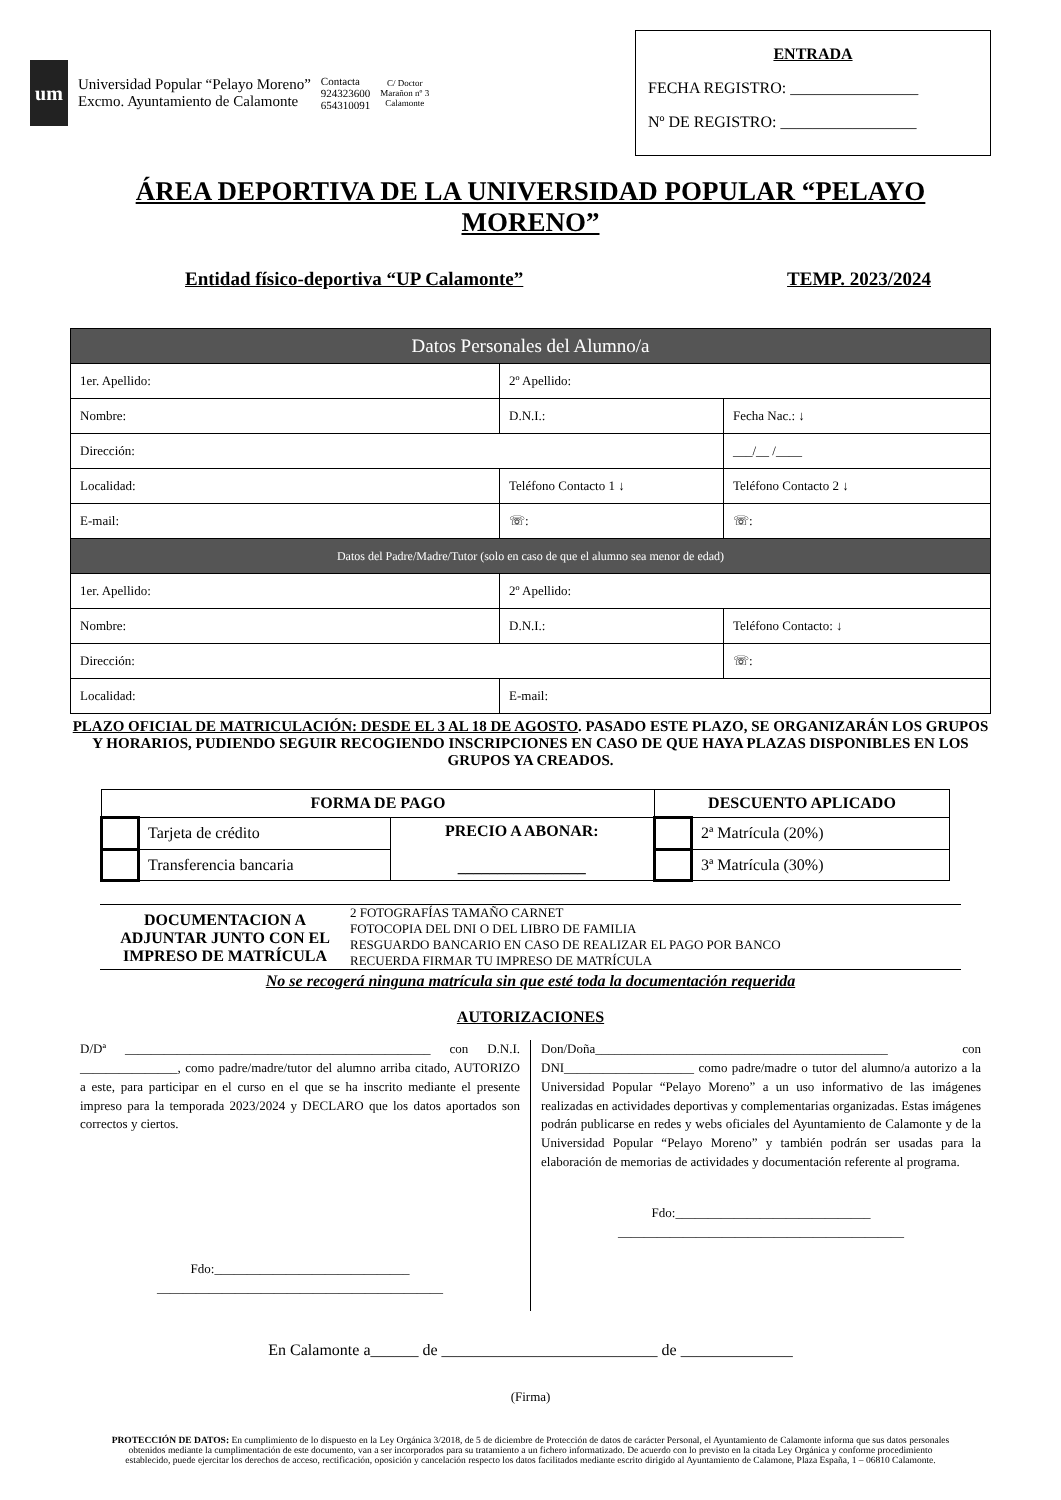um
Universidad Popular “Pelayo Moreno”
Excmo. Ayuntamiento de Calamonte
Contacta
924323600
654310091
C/ Doctor
Marañon nº 3
Calamonte
ENTRADA
FECHA REGISTRO: ________________
Nº DE REGISTRO: _________________
ÁREA DEPORTIVA DE LA UNIVERSIDAD POPULAR “PELAYO MORENO”
Entidad físico-deportiva “UP Calamonte” TEMP. 2023/2024
| Datos Personales del Alumno/a | | |
| 1er. Apellido: | 2º Apellido: | |
| Nombre: | D.N.I.: | Fecha Nac.: ↓ |
| Dirección: | | ___/__ /____ |
| Localidad: | Teléfono Contacto 1 ↓ | Teléfono Contacto 2 ↓ |
| E-mail: | ☏: | ☏: |
| Datos del Padre/Madre/Tutor (solo en caso de que el alumno sea menor de edad) | | |
| 1er. Apellido: | 2º Apellido: | |
| Nombre: | D.N.I.: | Teléfono Contacto: ↓ |
| Dirección: | | ☏: |
| Localidad: | E-mail: | |
PLAZO OFICIAL DE MATRICULACIÓN: DESDE EL 3 AL 18 DE AGOSTO. PASADO ESTE PLAZO, SE ORGANIZARÁN LOS GRUPOS Y HORARIOS, PUDIENDO SEGUIR RECOGIENDO INSCRIPCIONES EN CASO DE QUE HAYA PLAZAS DISPONIBLES EN LOS GRUPOS YA CREADOS.
| FORMA DE PAGO | | | DESCUENTO APLICADO | |
| --- | --- | --- | --- | --- |
| | Tarjeta de crédito | PRECIO A ABONAR: ________________ | | 2ª Matrícula (20%) |
| | Transferencia bancaria | | | 3ª Matrícula (30%) |
DOCUMENTACION A ADJUNTAR JUNTO CON EL IMPRESO DE MATRÍCULA
2 FOTOGRAFÍAS TAMAÑO CARNET
FOTOCOPIA DEL DNI O DEL LIBRO DE FAMILIA
RESGUARDO BANCARIO EN CASO DE REALIZAR EL PAGO POR BANCO
RECUERDA FIRMAR TU IMPRESO DE MATRÍCULA
No se recogerá ninguna matrícula sin que esté toda la documentación requerida
AUTORIZACIONES
D/Dª _______________________________________________ con D.N.I. _______________, como padre/madre/tutor del alumno arriba citado, AUTORIZO a este, para participar en el curso en el que se ha inscrito mediante el presente impreso para la temporada 2023/2024 y DECLARO que los datos aportados son correctos y ciertos.
Fdo:______________________________
____________________________________________
Don/Doña_____________________________________________ con DNI____________________ como padre/madre o tutor del alumno/a autorizo a la Universidad Popular “Pelayo Moreno” a un uso informativo de las imágenes realizadas en actividades deportivas y complementarias organizadas. Estas imágenes podrán publicarse en redes y webs oficiales del Ayuntamiento de Calamonte y de la Universidad Popular “Pelayo Moreno” y también podrán ser usadas para la elaboración de memorias de actividades y documentación referente al programa.
Fdo:______________________________
____________________________________________
En Calamonte a______ de ___________________________ de ______________
(Firma)
PROTECCIÓN DE DATOS: En cumplimiento de lo dispuesto en la Ley Orgánica 3/2018, de 5 de diciembre de Protección de datos de carácter Personal, el Ayuntamiento de Calamonte informa que sus datos personales obtenidos mediante la cumplimentación de este documento, van a ser incorporados para su tratamiento a un fichero informatizado. De acuerdo con lo previsto en la citada Ley Orgánica y conforme procedimiento establecido, puede ejercitar los derechos de acceso, rectificación, oposición y cancelación respecto los datos facilitados mediante escrito dirigido al Ayuntamiento de Calamone, Plaza España, 1 – 06810 Calamonte.